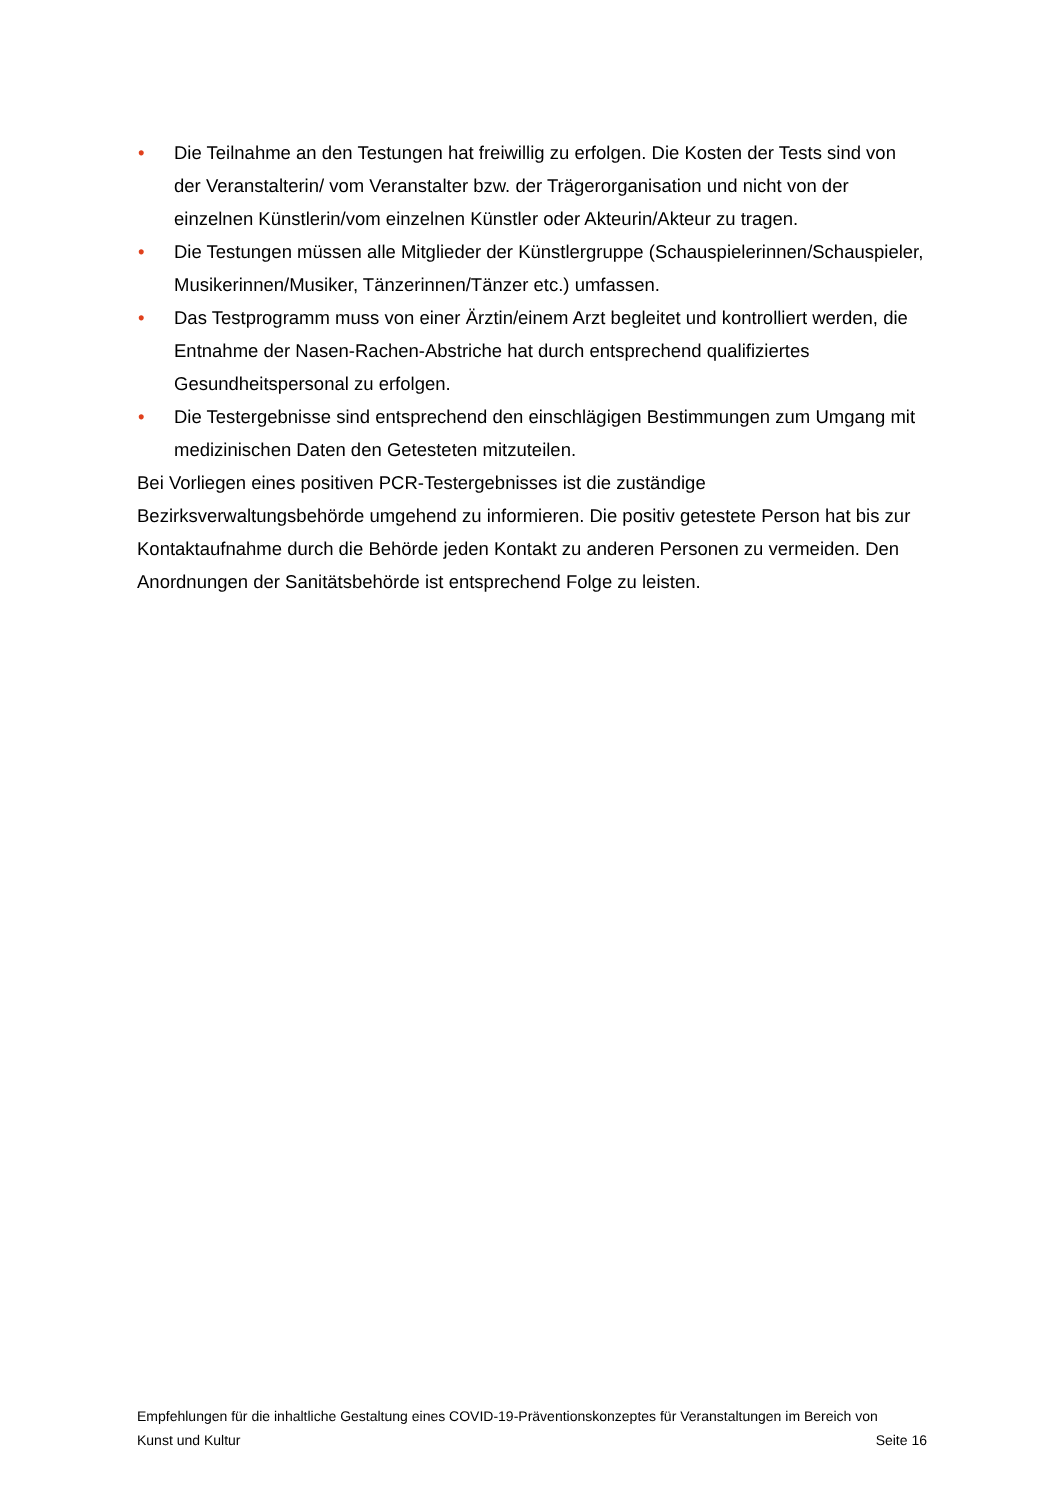• Die Teilnahme an den Testungen hat freiwillig zu erfolgen. Die Kosten der Tests sind von der Veranstalterin/ vom Veranstalter bzw. der Trägerorganisation und nicht von der einzelnen Künstlerin/vom einzelnen Künstler oder Akteurin/Akteur zu tragen.
• Die Testungen müssen alle Mitglieder der Künstlergruppe (Schauspielerinnen/Schauspieler, Musikerinnen/Musiker, Tänzerinnen/Tänzer etc.) umfassen.
• Das Testprogramm muss von einer Ärztin/einem Arzt begleitet und kontrolliert werden, die Entnahme der Nasen-Rachen-Abstriche hat durch entsprechend qualifiziertes Gesundheitspersonal zu erfolgen.
• Die Testergebnisse sind entsprechend den einschlägigen Bestimmungen zum Umgang mit medizinischen Daten den Getesteten mitzuteilen.
Bei Vorliegen eines positiven PCR-Testergebnisses ist die zuständige Bezirksverwaltungsbehörde umgehend zu informieren. Die positiv getestete Person hat bis zur Kontaktaufnahme durch die Behörde jeden Kontakt zu anderen Personen zu vermeiden. Den Anordnungen der Sanitätsbehörde ist entsprechend Folge zu leisten.
Empfehlungen für die inhaltliche Gestaltung eines COVID-19-Präventionskonzeptes für Veranstaltungen im Bereich von
Kunst und Kultur Seite 16